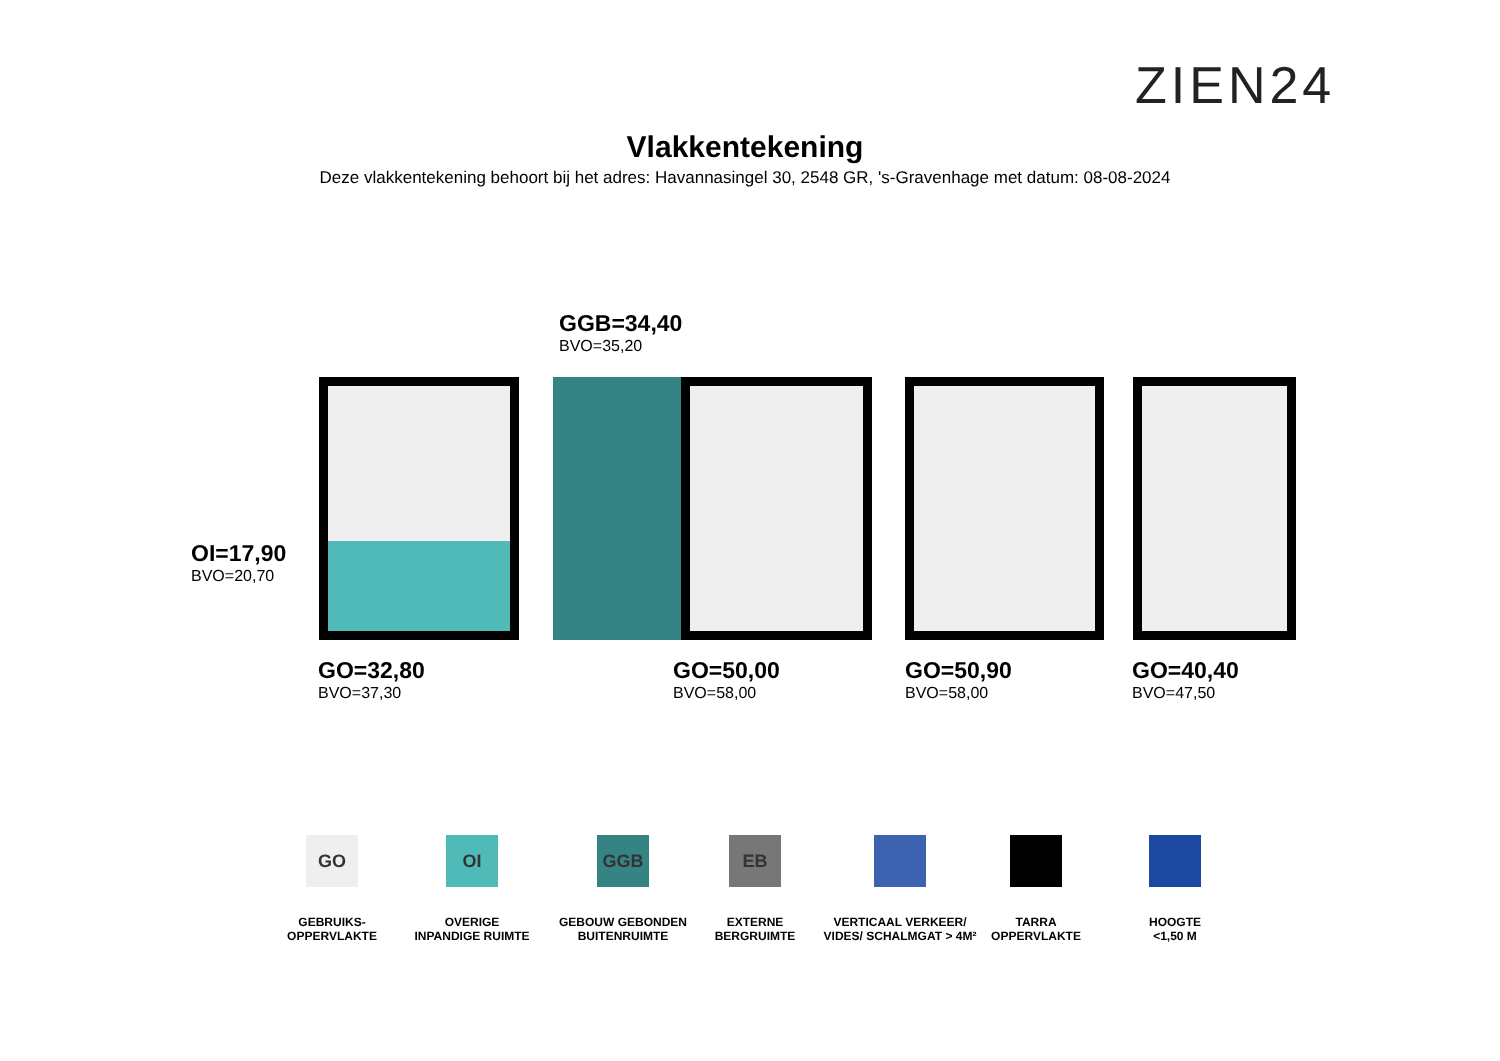ZIEN24
Vlakkentekening
Deze vlakkentekening behoort bij het adres: Havannasingel 30, 2548 GR, 's-Gravenhage met datum: 08-08-2024
GGB=34,40
BVO=35,20
OI=17,90
BVO=20,70
GO=32,80
BVO=37,30
GO=50,00
BVO=58,00
GO=50,90
BVO=58,00
GO=40,40
BVO=47,50
GO
GEBRUIKS-
OPPERVLAKTE
OI
OVERIGE
INPANDIGE RUIMTE
GGB
GEBOUW GEBONDEN
BUITENRUIMTE
EB
EXTERNE
BERGRUIMTE
VERTICAAL VERKEER/
VIDES/ SCHALMGAT > 4M²
TARRA
OPPERVLAKTE
HOOGTE
<1,50 M